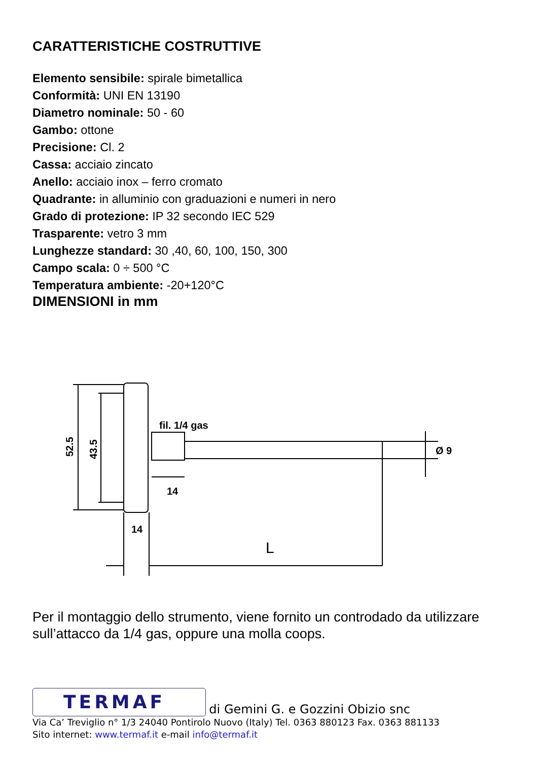CARATTERISTICHE COSTRUTTIVE
Elemento sensibile: spirale bimetallica
Conformità: UNI EN 13190
Diametro nominale: 50 - 60
Gambo: ottone
Precisione: Cl. 2
Cassa: acciaio zincato
Anello: acciaio inox – ferro cromato
Quadrante: in alluminio con graduazioni e numeri in nero
Grado di protezione: IP 32 secondo IEC 529
Trasparente: vetro 3 mm
Lunghezze standard: 30 ,40, 60, 100, 150, 300
Campo scala: 0 ÷ 500 °C
Temperatura ambiente: -20+120°C
DIMENSIONI in mm
fil. 1/4 gas
14
14
L
Ø 9
52.5
43.5
Per il montaggio dello strumento, viene fornito un controdado da utilizzare sull’attacco da 1/4 gas, oppure una molla coops.
TERMAF di Gemini G. e Gozzini Obizio snc
Via Ca’ Treviglio n° 1/3 24040 Pontirolo Nuovo (Italy) Tel. 0363 880123 Fax. 0363 881133
Sito internet: www.termaf.it e-mail info@termaf.it